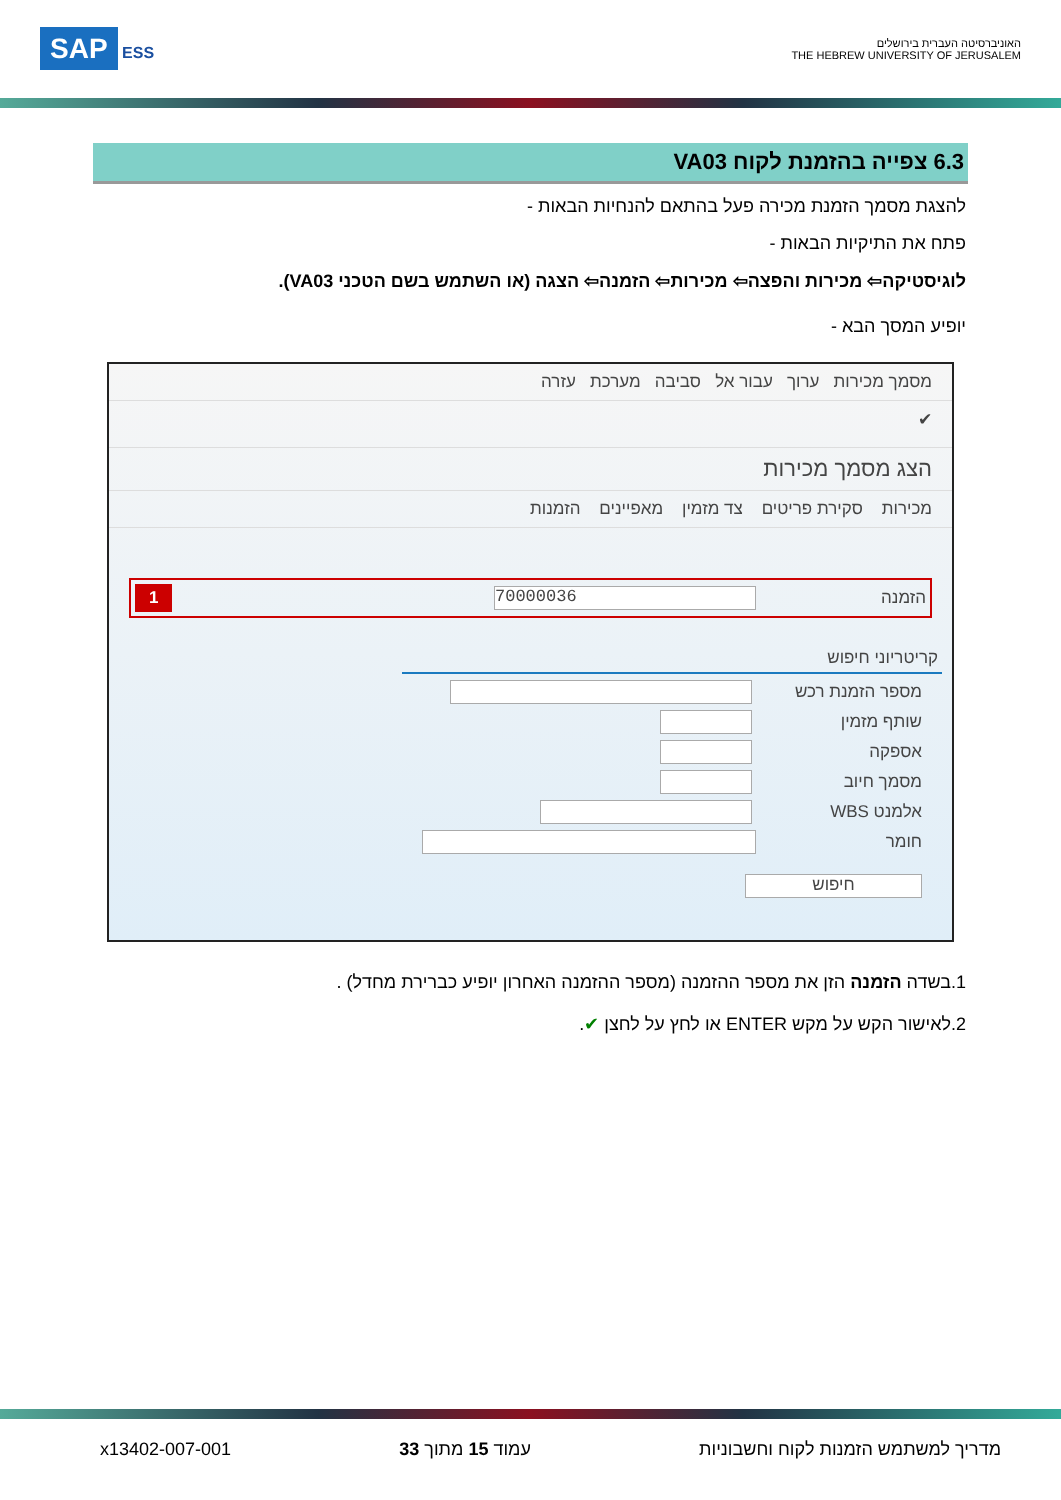האוניברסיטה העברית בירושלים
THE HEBREW UNIVERSITY OF JERUSALEM
SAP ESS
6.3 צפייה בהזמנת לקוח VA03
להצגת מסמך הזמנת מכירה פעל בהתאם להנחיות הבאות -
פתח את התיקיות הבאות -
לוגיסטיקה⇦ מכירות והפצה⇦ מכירות⇦ הזמנה⇦ הצגה (או השתמש בשם הטכני VA03).
יופיע המסך הבא -
מסמך מכירות ערוך עבור אל סביבה מערכת עזרה
✔
הצג מסמך מכירות
מכירות סקירת פריטים צד מזמין מאפיינים הזמנות
הזמנה
70000036
1
קריטריוני חיפוש
מספר הזמנת רכש
שותף מזמין
אספקה
מסמך חיוב
אלמנט WBS
חומר
חיפוש
1.בשדה הזמנה הזן את מספר ההזמנה (מספר ההזמנה האחרון יופיע כברירת מחדל) .
2.לאישור הקש על מקש ENTER או לחץ על לחצן ✔.
מדריך למשתמש הזמנות לקוח וחשבוניות עמוד 15 מתוך 33 x13402-007-001